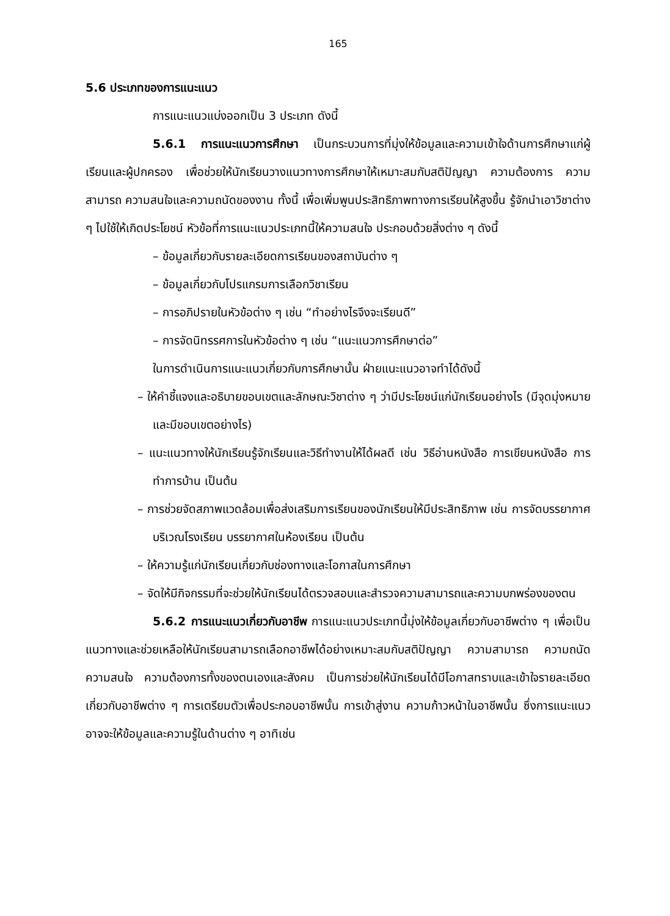165
5.6 ประเภทของการแนะแนว
การแนะแนวแบ่งออกเป็น 3 ประเภท ดังนี้
5.6.1 การแนะแนวการศึกษา เป็นกระบวนการที่มุ่งให้ข้อมูลและความเข้าใจด้านการศึกษาแก่ผู้เรียนและผู้ปกครอง เพื่อช่วยให้นักเรียนวางแนวทางการศึกษาให้เหมาะสมกับสติปัญญา ความต้องการ ความสามารถ ความสนใจและความถนัดของงาน ทั้งนี้ เพื่อเพิ่มพูนประสิทธิภาพทางการเรียนให้สูงขึ้น รู้จักนำเอาวิชาต่าง ๆ ไปใช้ให้เกิดประโยชน์ หัวข้อที่การแนะแนวประเภทนี้ให้ความสนใจ ประกอบด้วยสิ่งต่าง ๆ ดังนี้
– ข้อมูลเกี่ยวกับรายละเอียดการเรียนของสถาบันต่าง ๆ
– ข้อมูลเกี่ยวกับโปรแกรมการเลือกวิชาเรียน
– การอภิปรายในหัวข้อต่าง ๆ เช่น “ทำอย่างไรจึงจะเรียนดี”
– การจัดนิทรรศการในหัวข้อต่าง ๆ เช่น “แนะแนวการศึกษาต่อ”
ในการดำเนินการแนะแนวเกี่ยวกับการศึกษานั้น ฝ่ายแนะแนวอาจทำได้ดังนี้
– ให้คำชี้แจงและอธิบายขอบเขตและลักษณะวิชาต่าง ๆ ว่ามีประโยชน์แก่นักเรียนอย่างไร (มีจุดมุ่งหมายและมีขอบเขตอย่างไร)
– แนะแนวทางให้นักเรียนรู้จักเรียนและวิธีทำงานให้ได้ผลดี เช่น วิธีอ่านหนังสือ การเขียนหนังสือ การทำการบ้าน เป็นต้น
– การช่วยจัดสภาพแวดล้อมเพื่อส่งเสริมการเรียนของนักเรียนให้มีประสิทธิภาพ เช่น การจัดบรรยากาศบริเวณโรงเรียน บรรยากาศในห้องเรียน เป็นต้น
– ให้ความรู้แก่นักเรียนเกี่ยวกับช่องทางและโอกาสในการศึกษา
– จัดให้มีกิจกรรมที่จะช่วยให้นักเรียนได้ตรวจสอบและสำรวจความสามารถและความบกพร่องของตน
5.6.2 การแนะแนวเกี่ยวกับอาชีพ การแนะแนวประเภทนี้มุ่งให้ข้อมูลเกี่ยวกับอาชีพต่าง ๆ เพื่อเป็นแนวทางและช่วยเหลือให้นักเรียนสามารถเลือกอาชีพได้อย่างเหมาะสมกับสติปัญญา ความสามารถ ความถนัด ความสนใจ ความต้องการทั้งของตนเองและสังคม เป็นการช่วยให้นักเรียนได้มีโอกาสทราบและเข้าใจรายละเอียดเกี่ยวกับอาชีพต่าง ๆ การเตรียมตัวเพื่อประกอบอาชีพนั้น การเข้าสู่งาน ความก้าวหน้าในอาชีพนั้น ซึ่งการแนะแนวอาจจะให้ข้อมูลและความรู้ในด้านต่าง ๆ อาทิเช่น